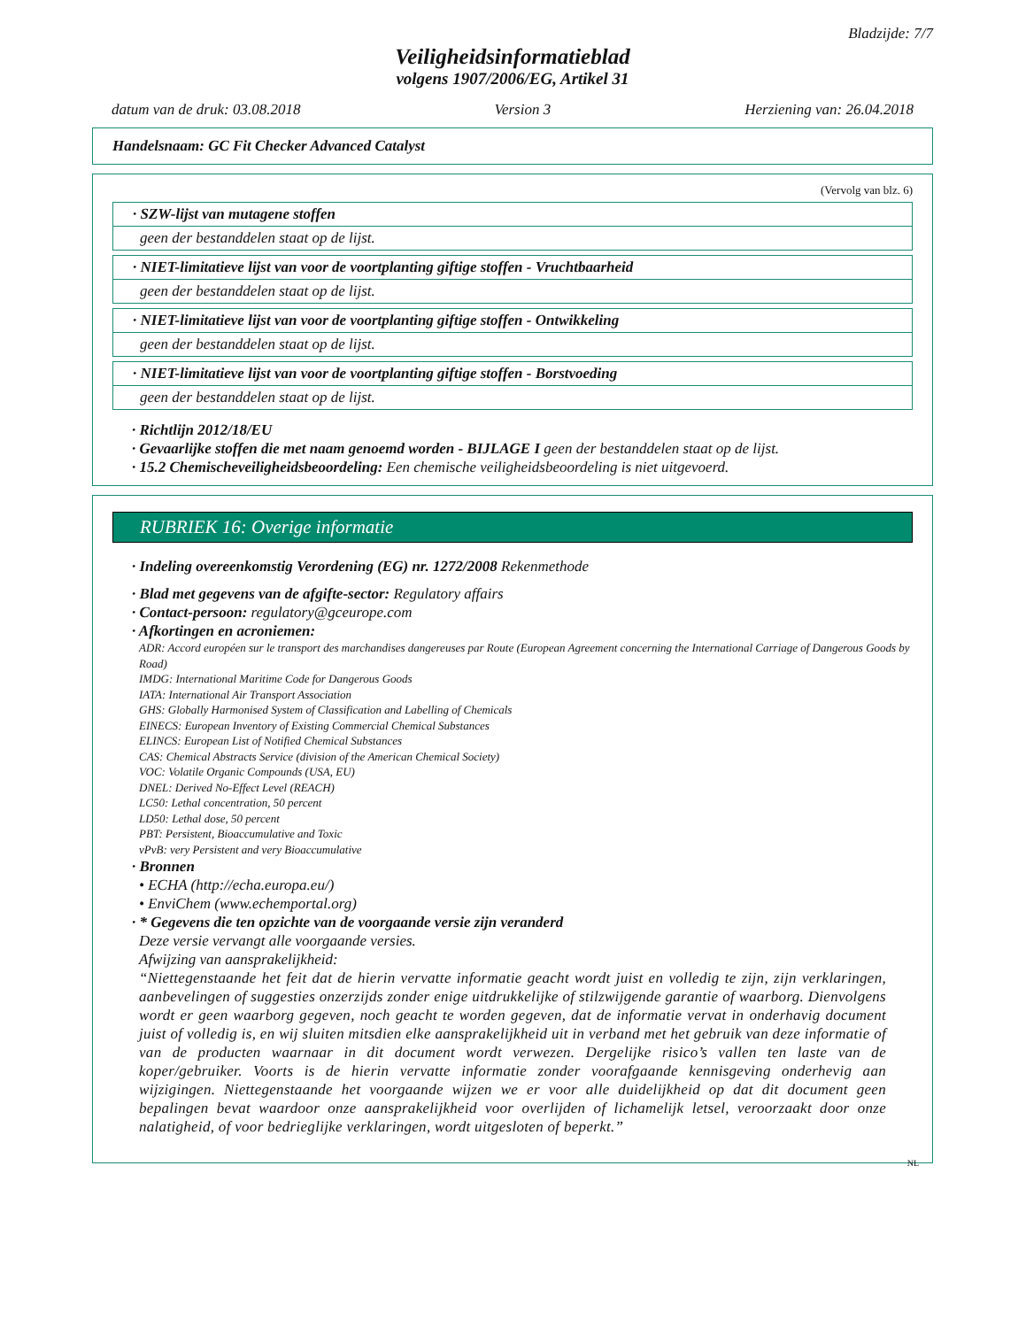Bladzijde: 7/7
Veiligheidsinformatieblad
volgens 1907/2006/EG, Artikel 31
datum van de druk: 03.08.2018 Version 3 Herziening van: 26.04.2018
Handelsnaam: GC Fit Checker Advanced Catalyst
(Vervolg van blz. 6)
· SZW-lijst van mutagene stoffen
geen der bestanddelen staat op de lijst.
· NIET-limitatieve lijst van voor de voortplanting giftige stoffen - Vruchtbaarheid
geen der bestanddelen staat op de lijst.
· NIET-limitatieve lijst van voor de voortplanting giftige stoffen - Ontwikkeling
geen der bestanddelen staat op de lijst.
· NIET-limitatieve lijst van voor de voortplanting giftige stoffen - Borstvoeding
geen der bestanddelen staat op de lijst.
· Richtlijn 2012/18/EU
· Gevaarlijke stoffen die met naam genoemd worden - BIJLAGE I geen der bestanddelen staat op de lijst.
· 15.2 Chemischeveiligheidsbeoordeling: Een chemische veiligheidsbeoordeling is niet uitgevoerd.
RUBRIEK 16: Overige informatie
· Indeling overeenkomstig Verordening (EG) nr. 1272/2008 Rekenmethode
· Blad met gegevens van de afgifte-sector: Regulatory affairs
· Contact-persoon: regulatory@gceurope.com
· Afkortingen en acroniemen:
ADR: Accord européen sur le transport des marchandises dangereuses par Route (European Agreement concerning the International Carriage of Dangerous Goods by Road)
IMDG: International Maritime Code for Dangerous Goods
IATA: International Air Transport Association
GHS: Globally Harmonised System of Classification and Labelling of Chemicals
EINECS: European Inventory of Existing Commercial Chemical Substances
ELINCS: European List of Notified Chemical Substances
CAS: Chemical Abstracts Service (division of the American Chemical Society)
VOC: Volatile Organic Compounds (USA, EU)
DNEL: Derived No-Effect Level (REACH)
LC50: Lethal concentration, 50 percent
LD50: Lethal dose, 50 percent
PBT: Persistent, Bioaccumulative and Toxic
vPvB: very Persistent and very Bioaccumulative
· Bronnen
• ECHA (http://echa.europa.eu/)
• EnviChem (www.echemportal.org)
· * Gegevens die ten opzichte van de voorgaande versie zijn veranderd
Deze versie vervangt alle voorgaande versies.
Afwijzing van aansprakelijkheid:
“Niettegenstaande het feit dat de hierin vervatte informatie geacht wordt juist en volledig te zijn, zijn verklaringen, aanbevelingen of suggesties onzerzijds zonder enige uitdrukkelijke of stilzwijgende garantie of waarborg. Dienvolgens wordt er geen waarborg gegeven, noch geacht te worden gegeven, dat de informatie vervat in onderhavig document juist of volledig is, en wij sluiten mitsdien elke aansprakelijkheid uit in verband met het gebruik van deze informatie of van de producten waarnaar in dit document wordt verwezen. Dergelijke risico’s vallen ten laste van de koper/gebruiker. Voorts is de hierin vervatte informatie zonder voorafgaande kennisgeving onderhevig aan wijzigingen. Niettegenstaande het voorgaande wijzen we er voor alle duidelijkheid op dat dit document geen bepalingen bevat waardoor onze aansprakelijkheid voor overlijden of lichamelijk letsel, veroorzaakt door onze nalatigheid, of voor bedrieglijke verklaringen, wordt uitgesloten of beperkt.”
NL